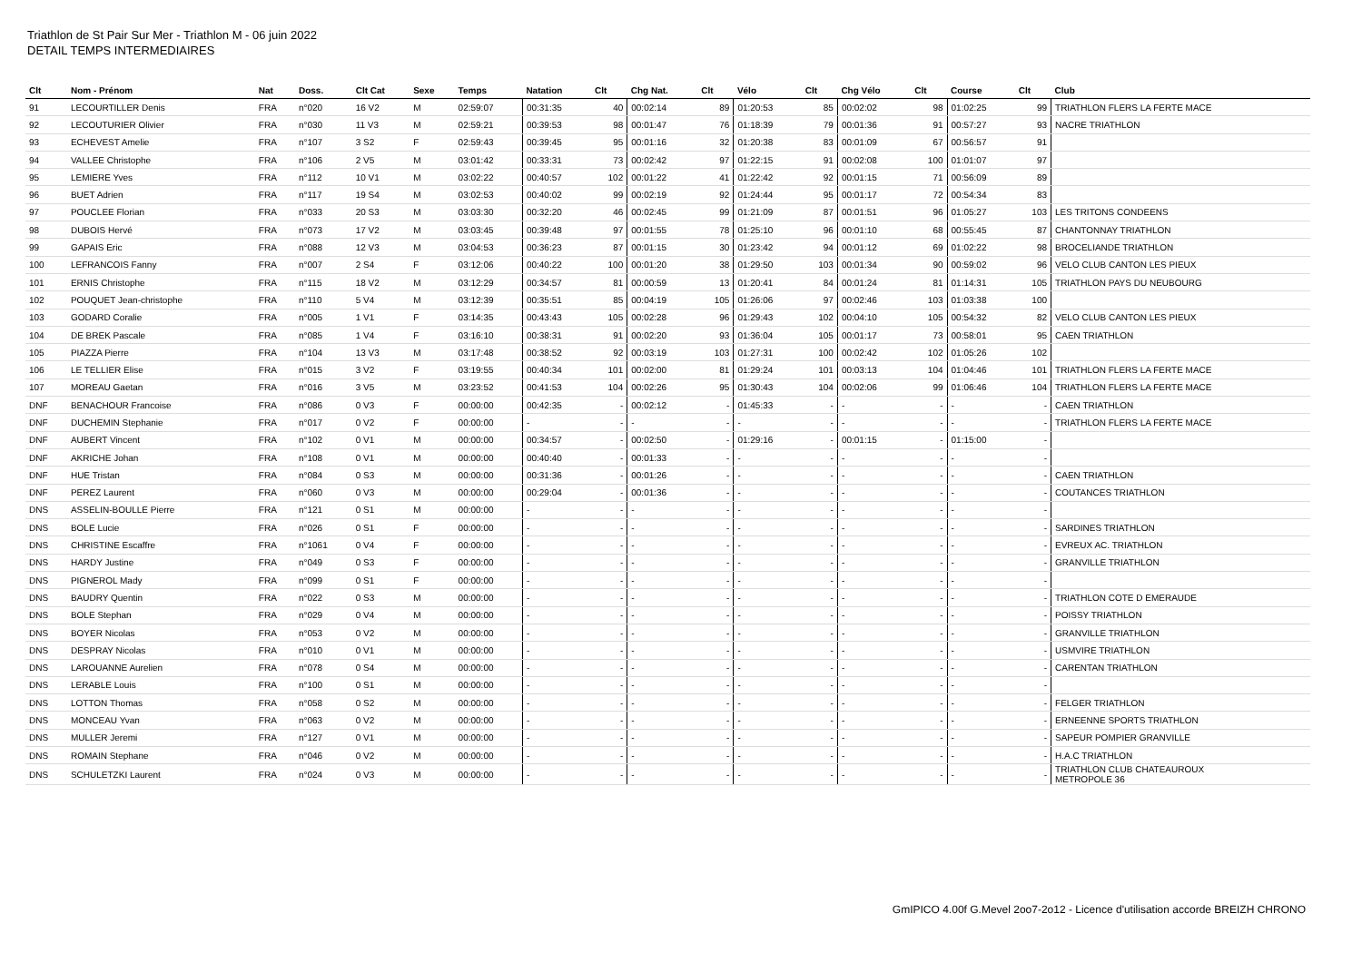Triathlon de St Pair Sur Mer - Triathlon M - 06 juin 2022
DETAIL TEMPS INTERMEDIAIRES
| Clt | Nom - Prénom | Nat | Doss. | Clt Cat | Sexe | Temps | Natation | Clt | Chg Nat. | Clt | Vélo | Clt | Chg Vélo | Clt | Course | Clt | Club |
| --- | --- | --- | --- | --- | --- | --- | --- | --- | --- | --- | --- | --- | --- | --- | --- | --- | --- |
| 91 | LECOURTILLER Denis | FRA | n°020 | 16 V2 | M | 02:59:07 | 00:31:35 | 40 | 00:02:14 | 89 | 01:20:53 | 85 | 00:02:02 | 98 | 01:02:25 | 99 | TRIATHLON FLERS LA FERTE MACE |
| 92 | LECOUTURIER Olivier | FRA | n°030 | 11 V3 | M | 02:59:21 | 00:39:53 | 98 | 00:01:47 | 76 | 01:18:39 | 79 | 00:01:36 | 91 | 00:57:27 | 93 | NACRE TRIATHLON |
| 93 | ECHEVEST Amelie | FRA | n°107 | 3 S2 | F | 02:59:43 | 00:39:45 | 95 | 00:01:16 | 32 | 01:20:38 | 83 | 00:01:09 | 67 | 00:56:57 | 91 | |
| 94 | VALLEE Christophe | FRA | n°106 | 2 V5 | M | 03:01:42 | 00:33:31 | 73 | 00:02:42 | 97 | 01:22:15 | 91 | 00:02:08 | 100 | 01:01:07 | 97 | |
| 95 | LEMIERE Yves | FRA | n°112 | 10 V1 | M | 03:02:22 | 00:40:57 | 102 | 00:01:22 | 41 | 01:22:42 | 92 | 00:01:15 | 71 | 00:56:09 | 89 | |
| 96 | BUET Adrien | FRA | n°117 | 19 S4 | M | 03:02:53 | 00:40:02 | 99 | 00:02:19 | 92 | 01:24:44 | 95 | 00:01:17 | 72 | 00:54:34 | 83 | |
| 97 | POUCLEE Florian | FRA | n°033 | 20 S3 | M | 03:03:30 | 00:32:20 | 46 | 00:02:45 | 99 | 01:21:09 | 87 | 00:01:51 | 96 | 01:05:27 | 103 | LES TRITONS CONDEENS |
| 98 | DUBOIS Hervé | FRA | n°073 | 17 V2 | M | 03:03:45 | 00:39:48 | 97 | 00:01:55 | 78 | 01:25:10 | 96 | 00:01:10 | 68 | 00:55:45 | 87 | CHANTONNAY TRIATHLON |
| 99 | GAPAIS Eric | FRA | n°088 | 12 V3 | M | 03:04:53 | 00:36:23 | 87 | 00:01:15 | 30 | 01:23:42 | 94 | 00:01:12 | 69 | 01:02:22 | 98 | BROCELIANDE TRIATHLON |
| 100 | LEFRANCOIS Fanny | FRA | n°007 | 2 S4 | F | 03:12:06 | 00:40:22 | 100 | 00:01:20 | 38 | 01:29:50 | 103 | 00:01:34 | 90 | 00:59:02 | 96 | VELO CLUB CANTON LES PIEUX |
| 101 | ERNIS Christophe | FRA | n°115 | 18 V2 | M | 03:12:29 | 00:34:57 | 81 | 00:00:59 | 13 | 01:20:41 | 84 | 00:01:24 | 81 | 01:14:31 | 105 | TRIATHLON PAYS DU NEUBOURG |
| 102 | POUQUET Jean-christophe | FRA | n°110 | 5 V4 | M | 03:12:39 | 00:35:51 | 85 | 00:04:19 | 105 | 01:26:06 | 97 | 00:02:46 | 103 | 01:03:38 | 100 | |
| 103 | GODARD Coralie | FRA | n°005 | 1 V1 | F | 03:14:35 | 00:43:43 | 105 | 00:02:28 | 96 | 01:29:43 | 102 | 00:04:10 | 105 | 00:54:32 | 82 | VELO CLUB CANTON LES PIEUX |
| 104 | DE BREK Pascale | FRA | n°085 | 1 V4 | F | 03:16:10 | 00:38:31 | 91 | 00:02:20 | 93 | 01:36:04 | 105 | 00:01:17 | 73 | 00:58:01 | 95 | CAEN TRIATHLON |
| 105 | PIAZZA Pierre | FRA | n°104 | 13 V3 | M | 03:17:48 | 00:38:52 | 92 | 00:03:19 | 103 | 01:27:31 | 100 | 00:02:42 | 102 | 01:05:26 | 102 | |
| 106 | LE TELLIER Elise | FRA | n°015 | 3 V2 | F | 03:19:55 | 00:40:34 | 101 | 00:02:00 | 81 | 01:29:24 | 101 | 00:03:13 | 104 | 01:04:46 | 101 | TRIATHLON FLERS LA FERTE MACE |
| 107 | MOREAU Gaetan | FRA | n°016 | 3 V5 | M | 03:23:52 | 00:41:53 | 104 | 00:02:26 | 95 | 01:30:43 | 104 | 00:02:06 | 99 | 01:06:46 | 104 | TRIATHLON FLERS LA FERTE MACE |
| DNF | BENACHOUR Francoise | FRA | n°086 | 0 V3 | F | 00:00:00 | 00:42:35 | - | 00:02:12 | - | 01:45:33 | - | - | - | - | - | CAEN TRIATHLON |
| DNF | DUCHEMIN Stephanie | FRA | n°017 | 0 V2 | F | 00:00:00 | - | - | - | - | - | - | - | - | - | - | TRIATHLON FLERS LA FERTE MACE |
| DNF | AUBERT Vincent | FRA | n°102 | 0 V1 | M | 00:00:00 | 00:34:57 | - | 00:02:50 | - | 01:29:16 | - | 00:01:15 | - | 01:15:00 | - | |
| DNF | AKRICHE Johan | FRA | n°108 | 0 V1 | M | 00:00:00 | 00:40:40 | - | 00:01:33 | - | - | - | - | - | - | - | |
| DNF | HUE Tristan | FRA | n°084 | 0 S3 | M | 00:00:00 | 00:31:36 | - | 00:01:26 | - | - | - | - | - | - | - | CAEN TRIATHLON |
| DNF | PEREZ Laurent | FRA | n°060 | 0 V3 | M | 00:00:00 | 00:29:04 | - | 00:01:36 | - | - | - | - | - | - | - | COUTANCES TRIATHLON |
| DNS | ASSELIN-BOULLE Pierre | FRA | n°121 | 0 S1 | M | 00:00:00 | - | - | - | - | - | - | - | - | - | - | |
| DNS | BOLE Lucie | FRA | n°026 | 0 S1 | F | 00:00:00 | - | - | - | - | - | - | - | - | - | - | SARDINES TRIATHLON |
| DNS | CHRISTINE Escaffre | FRA | n°1061 | 0 V4 | F | 00:00:00 | - | - | - | - | - | - | - | - | - | - | EVREUX AC. TRIATHLON |
| DNS | HARDY Justine | FRA | n°049 | 0 S3 | F | 00:00:00 | - | - | - | - | - | - | - | - | - | - | GRANVILLE TRIATHLON |
| DNS | PIGNEROL Mady | FRA | n°099 | 0 S1 | F | 00:00:00 | - | - | - | - | - | - | - | - | - | - | |
| DNS | BAUDRY Quentin | FRA | n°022 | 0 S3 | M | 00:00:00 | - | - | - | - | - | - | - | - | - | - | TRIATHLON COTE D EMERAUDE |
| DNS | BOLE Stephan | FRA | n°029 | 0 V4 | M | 00:00:00 | - | - | - | - | - | - | - | - | - | - | POISSY TRIATHLON |
| DNS | BOYER Nicolas | FRA | n°053 | 0 V2 | M | 00:00:00 | - | - | - | - | - | - | - | - | - | - | GRANVILLE TRIATHLON |
| DNS | DESPRAY Nicolas | FRA | n°010 | 0 V1 | M | 00:00:00 | - | - | - | - | - | - | - | - | - | - | USMVIRE TRIATHLON |
| DNS | LAROUANNE Aurelien | FRA | n°078 | 0 S4 | M | 00:00:00 | - | - | - | - | - | - | - | - | - | - | CARENTAN TRIATHLON |
| DNS | LERABLE Louis | FRA | n°100 | 0 S1 | M | 00:00:00 | - | - | - | - | - | - | - | - | - | - | |
| DNS | LOTTON Thomas | FRA | n°058 | 0 S2 | M | 00:00:00 | - | - | - | - | - | - | - | - | - | - | FELGER TRIATHLON |
| DNS | MONCEAU Yvan | FRA | n°063 | 0 V2 | M | 00:00:00 | - | - | - | - | - | - | - | - | - | - | ERNEENNE SPORTS TRIATHLON |
| DNS | MULLER Jeremi | FRA | n°127 | 0 V1 | M | 00:00:00 | - | - | - | - | - | - | - | - | - | - | SAPEUR POMPIER GRANVILLE |
| DNS | ROMAIN Stephane | FRA | n°046 | 0 V2 | M | 00:00:00 | - | - | - | - | - | - | - | - | - | - | H.A.C TRIATHLON |
| DNS | SCHULETZKI Laurent | FRA | n°024 | 0 V3 | M | 00:00:00 | - | - | - | - | - | - | - | - | - | - | TRIATHLON CLUB CHATEAUROUX METROPOLE 36 |
GmIPICO 4.00f G.Mevel 2oo7-2o12 - Licence d'utilisation accorde BREIZH CHRONO